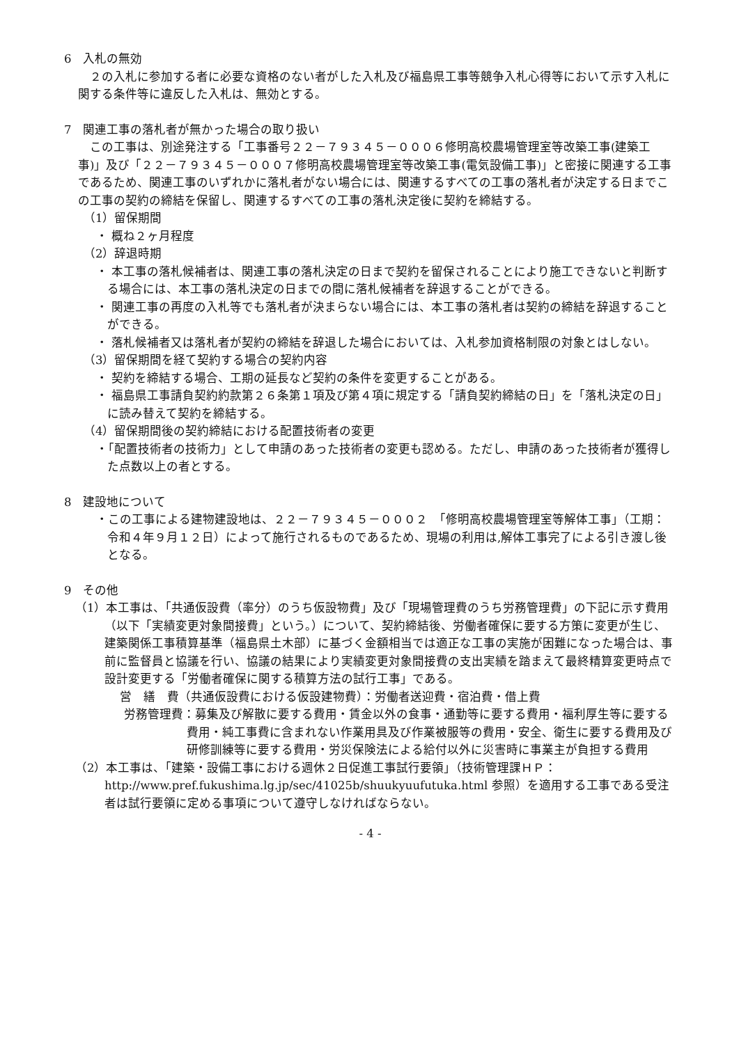6　入札の無効
　２の入札に参加する者に必要な資格のない者がした入札及び福島県工事等競争入札心得等において示す入札に関する条件等に違反した入札は、無効とする。
7　関連工事の落札者が無かった場合の取り扱い
　この工事は、別途発注する「工事番号２２－７９３４５－０００６修明高校農場管理室等改築工事(建築工事)」及び「２２－７９３４５－０００７修明高校農場管理室等改築工事(電気設備工事)」と密接に関連する工事であるため、関連工事のいずれかに落札者がない場合には、関連するすべての工事の落札者が決定する日までこの工事の契約の締結を保留し、関連するすべての工事の落札決定後に契約を締結する。
（1）留保期間
・ 概ね２ヶ月程度
（2）辞退時期
・ 本工事の落札候補者は、関連工事の落札決定の日まで契約を留保されることにより施工できないと判断する場合には、本工事の落札決定の日までの間に落札候補者を辞退することができる。
・ 関連工事の再度の入札等でも落札者が決まらない場合には、本工事の落札者は契約の締結を辞退することができる。
・ 落札候補者又は落札者が契約の締結を辞退した場合においては、入札参加資格制限の対象とはしない。
（3）留保期間を経て契約する場合の契約内容
・ 契約を締結する場合、工期の延長など契約の条件を変更することがある。
・ 福島県工事請負契約約款第２６条第１項及び第４項に規定する「請負契約締結の日」を「落札決定の日」に読み替えて契約を締結する。
（4）留保期間後の契約締結における配置技術者の変更
・「配置技術者の技術力」として申請のあった技術者の変更も認める。ただし、申請のあった技術者が獲得した点数以上の者とする。
8　建設地について
・この工事による建物建設地は、２２－７９３４５－０００２　「修明高校農場管理室等解体工事」（工期：令和４年９月１２日）によって施行されるものであるため、現場の利用は,解体工事完了による引き渡し後となる。
9　その他
（1）本工事は、「共通仮設費（率分）のうち仮設物費」及び「現場管理費のうち労務管理費」の下記に示す費用（以下「実績変更対象間接費」という。）について、契約締結後、労働者確保に要する方策に変更が生じ、建築関係工事積算基準（福島県土木部）に基づく金額相当では適正な工事の実施が困難になった場合は、事前に監督員と協議を行い、協議の結果により実績変更対象間接費の支出実績を踏まえて最終精算変更時点で設計変更する「労働者確保に関する積算方法の試行工事」である。
営　繕　費（共通仮設費における仮設建物費）：労働者送迎費・宿泊費・借上費
労務管理費：募集及び解散に要する費用・賃金以外の食事・通勤等に要する費用・福利厚生等に要する費用・純工事費に含まれない作業用具及び作業被服等の費用・安全、衛生に要する費用及び研修訓練等に要する費用・労災保険法による給付以外に災害時に事業主が負担する費用
（2）本工事は、「建築・設備工事における週休２日促進工事試行要領」（技術管理課ＨＰ：http://www.pref.fukushima.lg.jp/sec/41025b/shuukyuufutuka.html 参照）を適用する工事である受注者は試行要領に定める事項について遵守しなければならない。
- 4 -